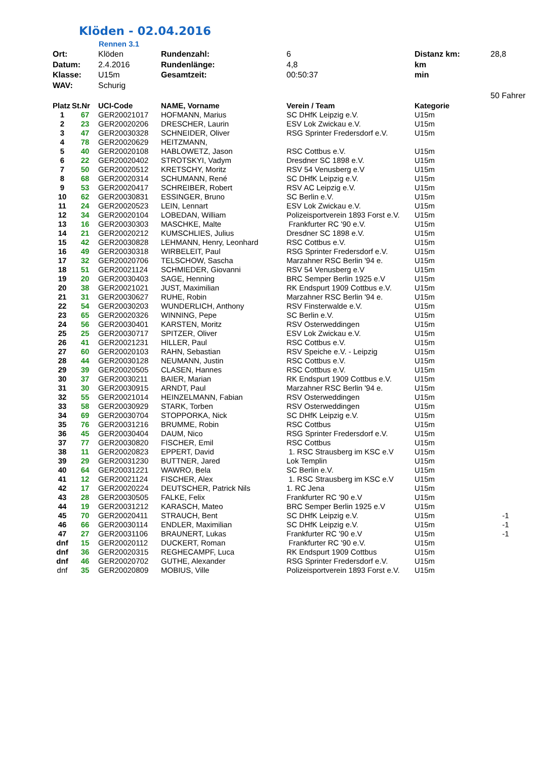Klöden - 02.04.2016
Rennen 3.1
| Ort: | Klöden | Rundenzahl: | 6 | Distanz km: | 28,8 |
| Datum: | 2.4.2016 | Rundenlänge: | 4,8 | km | |
| Klasse: | U15m | Gesamtzeit: | 00:50:37 | min | |
| WAV: | Schurig | | | | |
| | | | | | 50 Fahrer |
| Platz | St.Nr | UCI-Code | NAME, Vorname | Verein / Team | Kategorie | |
| --- | --- | --- | --- | --- | --- | --- |
| 1 | 67 | GER20021017 | HOFMANN, Marius | SC DHfK Leipzig e.V. | U15m | |
| 2 | 23 | GER20020206 | DRESCHER, Laurin | ESV Lok Zwickau e.V. | U15m | |
| 3 | 47 | GER20030328 | SCHNEIDER, Oliver | RSG Sprinter Fredersdorf e.V. | U15m | |
| 4 | 78 | GER20020629 | HEITZMANN, | | | |
| 5 | 40 | GER20020108 | HABLOWETZ, Jason | RSC Cottbus e.V. | U15m | |
| 6 | 22 | GER20020402 | STROTSKYI, Vadym | Dresdner SC 1898 e.V. | U15m | |
| 7 | 50 | GER20020512 | KRETSCHY, Moritz | RSV 54 Venusberg e.V | U15m | |
| 8 | 68 | GER20020314 | SCHUMANN, René | SC DHfK Leipzig e.V. | U15m | |
| 9 | 53 | GER20020417 | SCHREIBER, Robert | RSV AC Leipzig e.V. | U15m | |
| 10 | 62 | GER20030831 | ESSINGER, Bruno | SC Berlin e.V. | U15m | |
| 11 | 24 | GER20020523 | LEIN, Lennart | ESV Lok Zwickau e.V. | U15m | |
| 12 | 34 | GER20020104 | LOBEDAN, William | Polizeisportverein 1893 Forst e.V. | U15m | |
| 13 | 16 | GER20030303 | MASCHKE, Malte | Frankfurter RC '90 e.V. | U15m | |
| 14 | 21 | GER20020212 | KUMSCHLIES, Julius | Dresdner SC 1898 e.V. | U15m | |
| 15 | 42 | GER20030828 | LEHMANN, Henry, Leonhard | RSC Cottbus e.V. | U15m | |
| 16 | 49 | GER20030318 | WIRBELEIT, Paul | RSG Sprinter Fredersdorf e.V. | U15m | |
| 17 | 32 | GER20020706 | TELSCHOW, Sascha | Marzahner RSC Berlin '94 e. | U15m | |
| 18 | 51 | GER20021124 | SCHMIEDER, Giovanni | RSV 54 Venusberg e.V | U15m | |
| 19 | 20 | GER20030403 | SAGE, Henning | BRC Semper Berlin 1925 e.V | U15m | |
| 20 | 38 | GER20021021 | JUST, Maximilian | RK Endspurt 1909 Cottbus e.V. | U15m | |
| 21 | 31 | GER20030627 | RUHE, Robin | Marzahner RSC Berlin '94 e. | U15m | |
| 22 | 54 | GER20030203 | WUNDERLICH, Anthony | RSV Finsterwalde e.V. | U15m | |
| 23 | 65 | GER20020326 | WINNING, Pepe | SC Berlin e.V. | U15m | |
| 24 | 56 | GER20030401 | KARSTEN, Moritz | RSV Osterweddingen | U15m | |
| 25 | 25 | GER20030717 | SPITZER, Oliver | ESV Lok Zwickau e.V. | U15m | |
| 26 | 41 | GER20021231 | HILLER, Paul | RSC Cottbus e.V. | U15m | |
| 27 | 60 | GER20020103 | RAHN, Sebastian | RSV Speiche e.V. - Leipzig | U15m | |
| 28 | 44 | GER20030128 | NEUMANN, Justin | RSC Cottbus e.V. | U15m | |
| 29 | 39 | GER20020505 | CLASEN, Hannes | RSC Cottbus e.V. | U15m | |
| 30 | 37 | GER20030211 | BAIER, Marian | RK Endspurt 1909 Cottbus e.V. | U15m | |
| 31 | 30 | GER20030915 | ARNDT, Paul | Marzahner RSC Berlin '94 e. | U15m | |
| 32 | 55 | GER20021014 | HEINZELMANN, Fabian | RSV Osterweddingen | U15m | |
| 33 | 58 | GER20030929 | STARK, Torben | RSV Osterweddingen | U15m | |
| 34 | 69 | GER20030704 | STOPPORKA, Nick | SC DHfK Leipzig e.V. | U15m | |
| 35 | 76 | GER20031216 | BRUMME, Robin | RSC Cottbus | U15m | |
| 36 | 45 | GER20030404 | DAUM, Nico | RSG Sprinter Fredersdorf e.V. | U15m | |
| 37 | 77 | GER20030820 | FISCHER, Emil | RSC Cottbus | U15m | |
| 38 | 11 | GER20020823 | EPPERT, David | 1. RSC Strausberg im KSC e.V | U15m | |
| 39 | 29 | GER20031230 | BUTTNER, Jared | Lok Templin | U15m | |
| 40 | 64 | GER20031221 | WAWRO, Bela | SC Berlin e.V. | U15m | |
| 41 | 12 | GER20021124 | FISCHER, Alex | 1. RSC Strausberg im KSC e.V | U15m | |
| 42 | 17 | GER20020224 | DEUTSCHER, Patrick Nils | 1. RC Jena | U15m | |
| 43 | 28 | GER20030505 | FALKE, Felix | Frankfurter RC '90 e.V | U15m | |
| 44 | 19 | GER20031212 | KARASCH, Mateo | BRC Semper Berlin 1925 e.V | U15m | |
| 45 | 70 | GER20020411 | STRAUCH, Bent | SC DHfK Leipzig e.V. | U15m | -1 |
| 46 | 66 | GER20030114 | ENDLER, Maximilian | SC DHfK Leipzig e.V. | U15m | -1 |
| 47 | 27 | GER20031106 | BRAUNERT, Lukas | Frankfurter RC '90 e.V | U15m | -1 |
| dnf | 15 | GER20020112 | DUCKERT, Roman | Frankfurter RC '90 e.V. | U15m | |
| dnf | 36 | GER20020315 | REGHECAMPF, Luca | RK Endspurt 1909 Cottbus | U15m | |
| dnf | 46 | GER20020702 | GUTHE, Alexander | RSG Sprinter Fredersdorf e.V. | U15m | |
| dnf | 35 | GER20020809 | MOBIUS, Ville | Polizeisportverein 1893 Forst e.V. | U15m | |